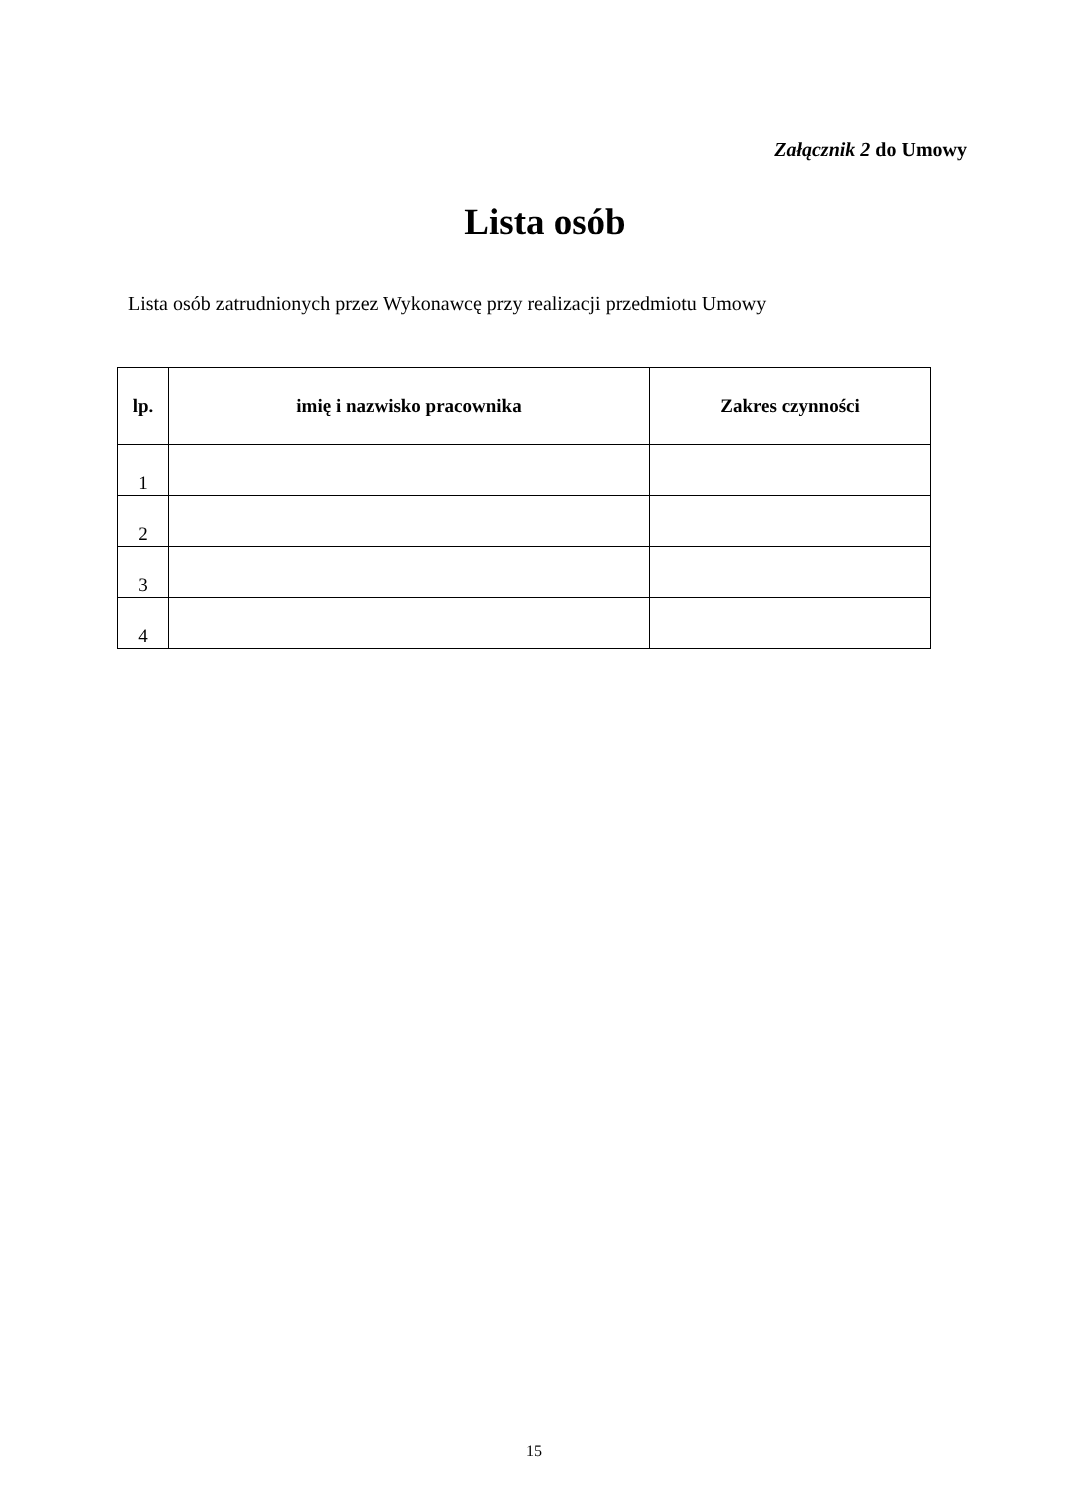Załącznik 2 do Umowy
Lista osób
Lista osób zatrudnionych przez Wykonawcę przy realizacji przedmiotu Umowy
| lp. | imię i nazwisko pracownika | Zakres czynności |
| --- | --- | --- |
| 1 | | |
| 2 | | |
| 3 | | |
| 4 | | |
15